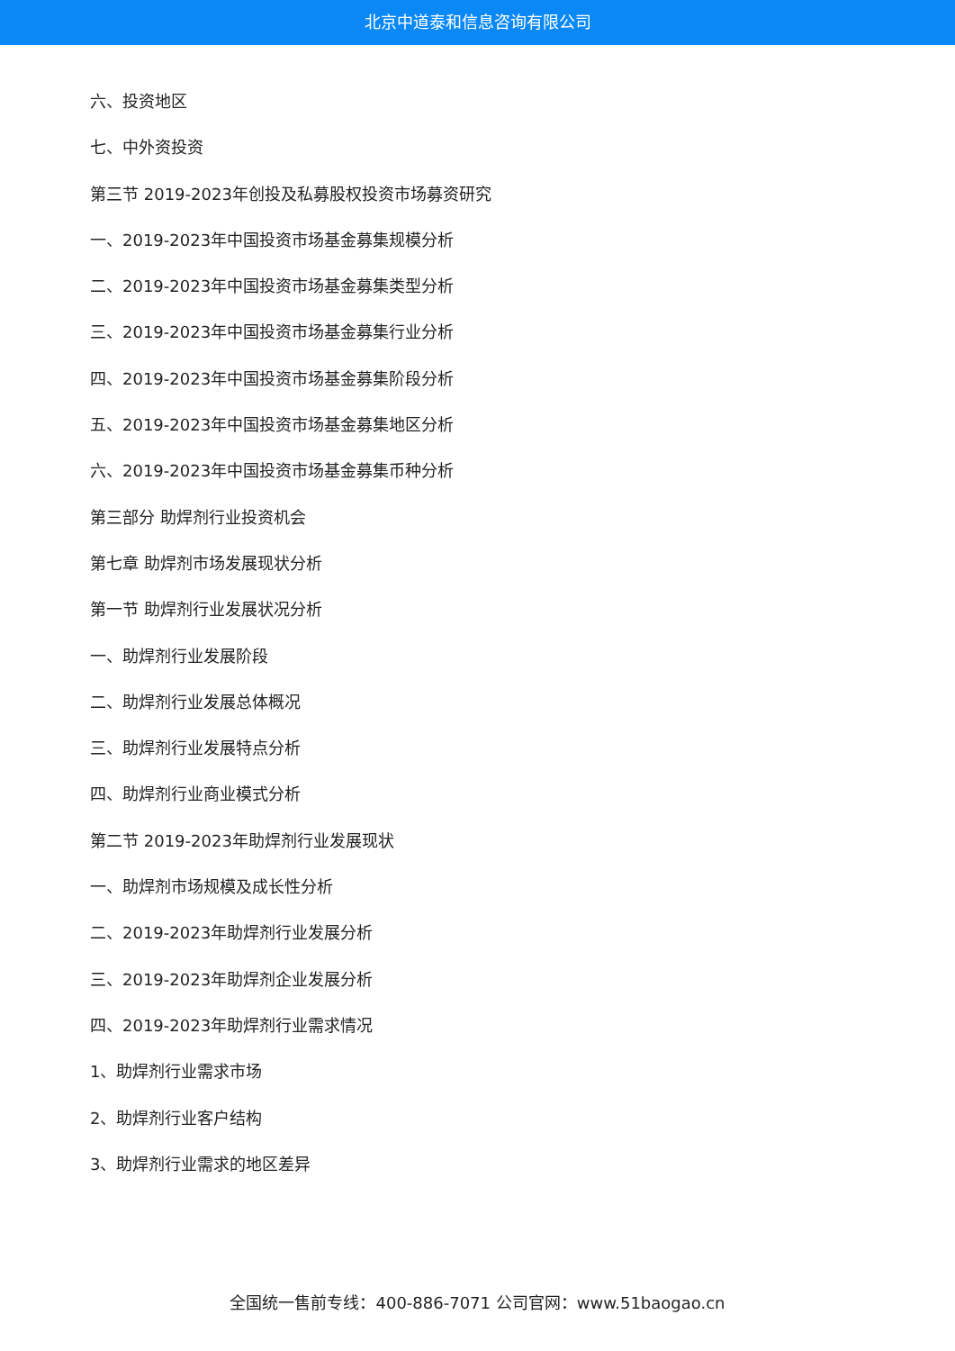北京中道泰和信息咨询有限公司
六、投资地区
七、中外资投资
第三节 2019-2023年创投及私募股权投资市场募资研究
一、2019-2023年中国投资市场基金募集规模分析
二、2019-2023年中国投资市场基金募集类型分析
三、2019-2023年中国投资市场基金募集行业分析
四、2019-2023年中国投资市场基金募集阶段分析
五、2019-2023年中国投资市场基金募集地区分析
六、2019-2023年中国投资市场基金募集币种分析
第三部分 助焊剂行业投资机会
第七章 助焊剂市场发展现状分析
第一节 助焊剂行业发展状况分析
一、助焊剂行业发展阶段
二、助焊剂行业发展总体概况
三、助焊剂行业发展特点分析
四、助焊剂行业商业模式分析
第二节 2019-2023年助焊剂行业发展现状
一、助焊剂市场规模及成长性分析
二、2019-2023年助焊剂行业发展分析
三、2019-2023年助焊剂企业发展分析
四、2019-2023年助焊剂行业需求情况
1、助焊剂行业需求市场
2、助焊剂行业客户结构
3、助焊剂行业需求的地区差异
全国统一售前专线：400-886-7071 公司官网：www.51baogao.cn